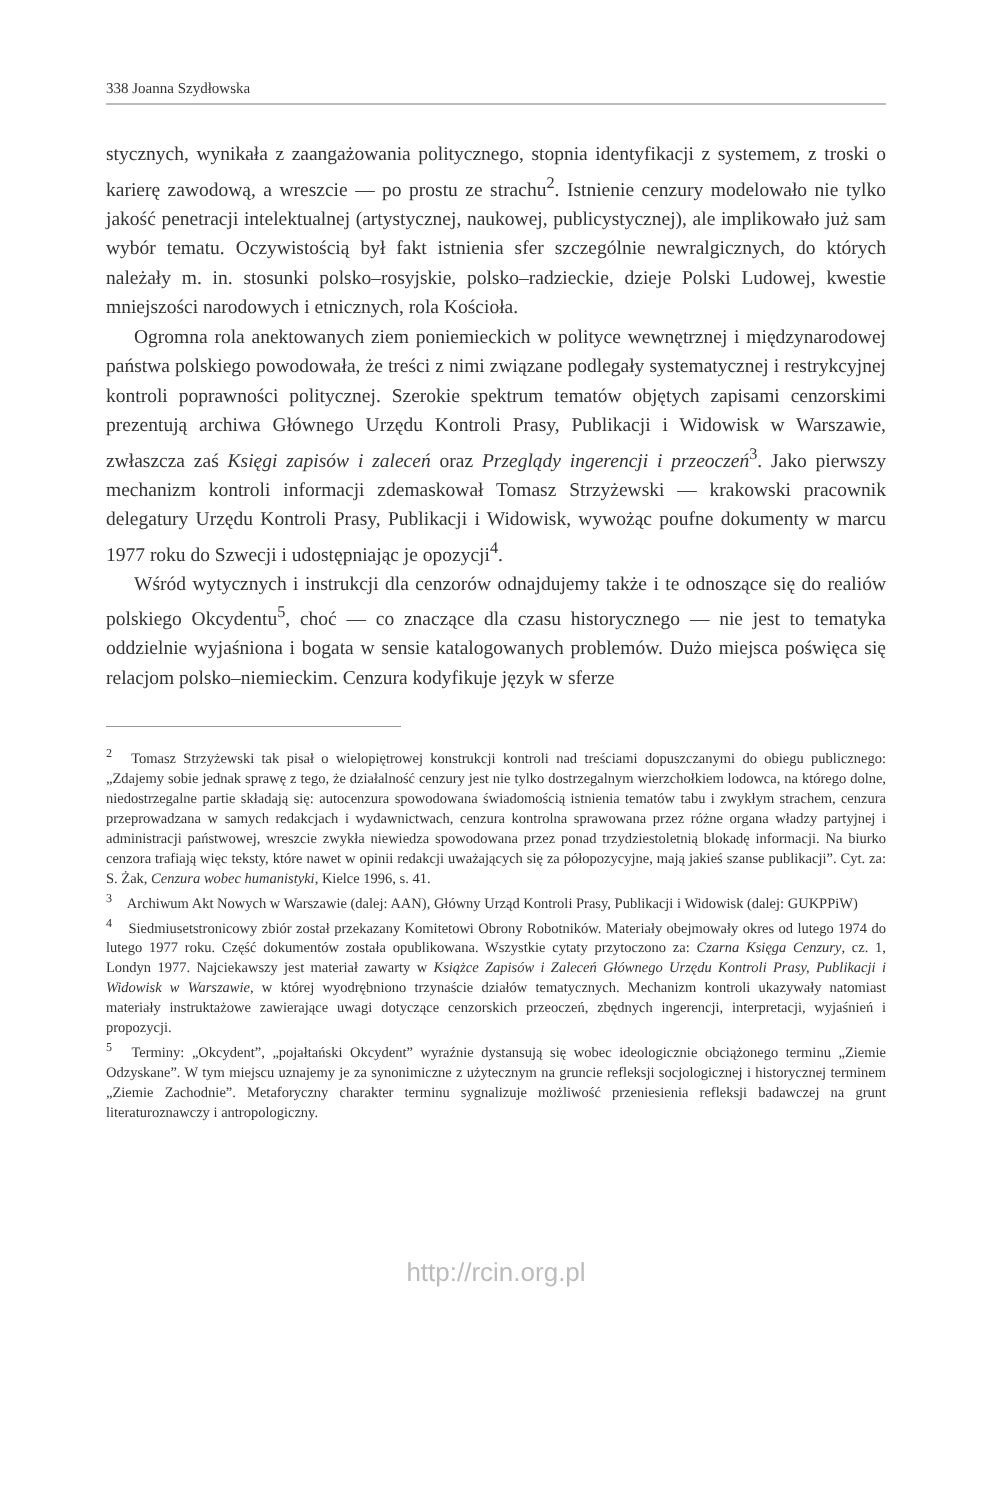338 Joanna Szydłowska
stycznych, wynikała z zaangażowania politycznego, stopnia identyfikacji z systemem, z troski o karierę zawodową, a wreszcie — po prostu ze strachu<sup>2</sup>. Istnienie cenzury modelowało nie tylko jakość penetracji intelektualnej (artystycznej, naukowej, publicystycznej), ale implikowało już sam wybór tematu. Oczywistością był fakt istnienia sfer szczególnie newralgicznych, do których należały m. in. stosunki polsko–rosyjskie, polsko–radzieckie, dzieje Polski Ludowej, kwestie mniejszości narodowych i etnicznych, rola Kościoła.
Ogromna rola anektowanych ziem poniemieckich w polityce wewnętrznej i międzynarodowej państwa polskiego powodowała, że treści z nimi związane podlegały systematycznej i restrykcyjnej kontroli poprawności politycznej. Szerokie spektrum tematów objętych zapisami cenzorskimi prezentują archiwa Głównego Urzędu Kontroli Prasy, Publikacji i Widowisk w Warszawie, zwłaszcza zaś Księgi zapisów i zaleceń oraz Przeglądy ingerencji i przeoczeń<sup>3</sup>. Jako pierwszy mechanizm kontroli informacji zdemaskował Tomasz Strzyżewski — krakowski pracownik delegatury Urzędu Kontroli Prasy, Publikacji i Widowisk, wywożąc poufne dokumenty w marcu 1977 roku do Szwecji i udostępniając je opozycji<sup>4</sup>.
Wśród wytycznych i instrukcji dla cenzorów odnajdujemy także i te odnoszące się do realiów polskiego Okcydentu<sup>5</sup>, choć — co znaczące dla czasu historycznego — nie jest to tematyka oddzielnie wyjaśniona i bogata w sensie katalogowanych problemów. Dużo miejsca poświęca się relacjom polsko–niemieckim. Cenzura kodyfikuje język w sferze
<sup>2</sup> Tomasz Strzyżewski tak pisał o wielopiętrowej konstrukcji kontroli nad treściami dopuszczanymi do obiegu publicznego: „Zdajemy sobie jednak sprawę z tego, że działalność cenzury jest nie tylko dostrzegalnym wierzchołkiem lodowca, na którego dolne, niedostrzegalne partie składają się: autocenzura spowodowana świadomością istnienia tematów tabu i zwykłym strachem, cenzura przeprowadzana w samych redakcjach i wydawnictwach, cenzura kontrolna sprawowana przez różne organa władzy partyjnej i administracji państwowej, wreszcie zwykła niewiedza spowodowana przez ponad trzydziestoletnią blokadę informacji. Na biurko cenzora trafiają więc teksty, które nawet w opinii redakcji uważających się za półopozycyjne, mają jakieś szanse publikacji”. Cyt. za: S. Żak, Cenzura wobec humanistyki, Kielce 1996, s. 41.
<sup>3</sup> Archiwum Akt Nowych w Warszawie (dalej: AAN), Główny Urząd Kontroli Prasy, Publikacji i Widowisk (dalej: GUKPPiW)
<sup>4</sup> Siedmiusetstronicowy zbiór został przekazany Komitetowi Obrony Robotników. Materiały obejmowały okres od lutego 1974 do lutego 1977 roku. Część dokumentów została opublikowana. Wszystkie cytaty przytoczono za: Czarna Księga Cenzury, cz. 1, Londyn 1977. Najciekawszy jest materiał zawarty w Książce Zapisów i Zaleceń Głównego Urzędu Kontroli Prasy, Publikacji i Widowisk w Warszawie, w której wyodrębniono trzynaście działów tematycznych. Mechanizm kontroli ukazywały natomiast materiały instruktażowe zawierające uwagi dotyczące cenzorskich przeoczeń, zbędnych ingerencji, interpretacji, wyjaśnień i propozycji.
<sup>5</sup> Terminy: „Okcydent”, „pojałtański Okcydent” wyraźnie dystansują się wobec ideologicznie obciążonego terminu „Ziemie Odzyskane”. W tym miejscu uznajemy je za synonimiczne z użytecznym na gruncie refleksji socjologicznej i historycznej terminem „Ziemie Zachodnie”. Metaforyczny charakter terminu sygnalizuje możliwość przeniesienia refleksji badawczej na grunt literaturoznawczy i antropologiczny.
http://rcin.org.pl